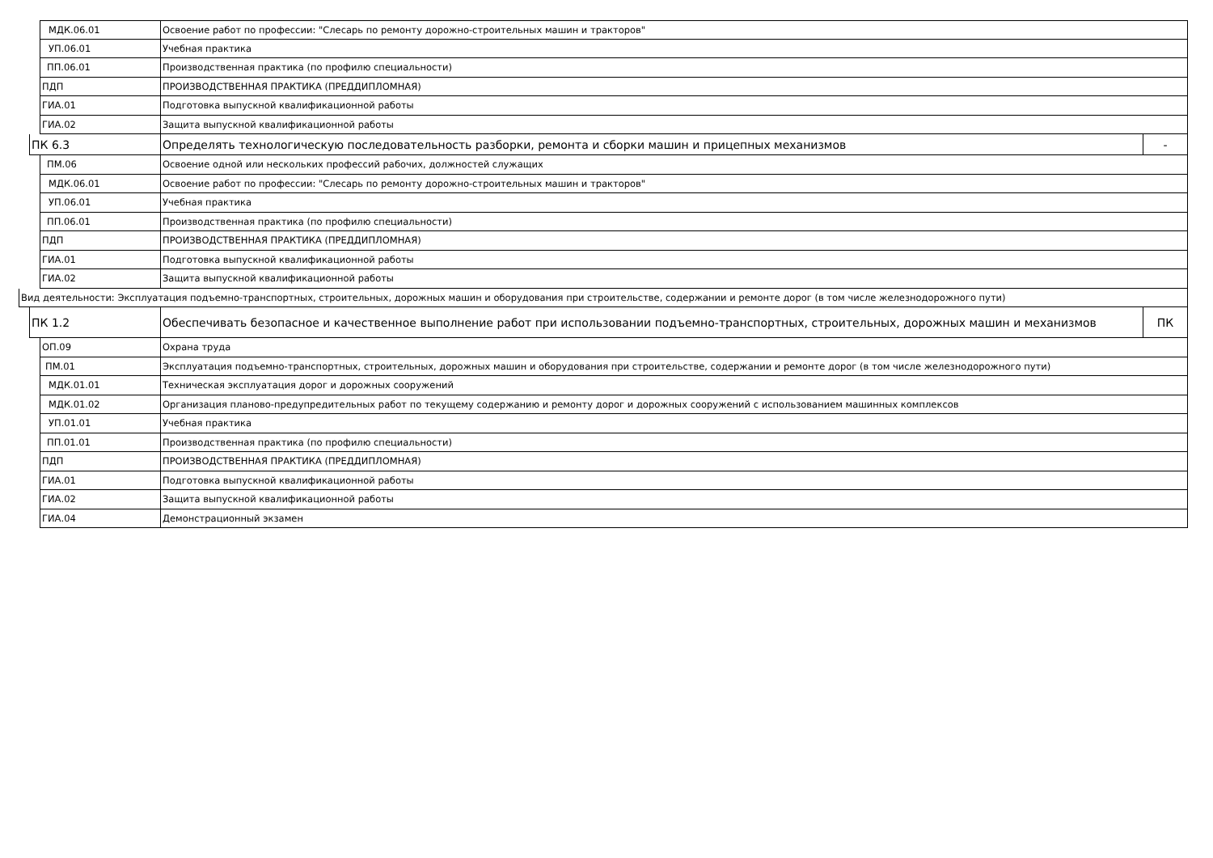МДК.06.01
Освоение работ по профессии: "Слесарь по ремонту дорожно-строительных машин и тракторов"
УП.06.01 Учебная практика
ПП.06.01
Производственная практика (по профилю специальности)
ПДП
ПРОИЗВОДСТВЕННАЯ ПРАКТИКА (ПРЕДДИПЛОМНАЯ)
ГИА.01
Подготовка выпускной квалификационной работы
ГИА.02
Защита выпускной квалификационной работы
ПК 6.3
Определять технологическую последовательность разборки, ремонта и сборки машин и прицепных механизмов
-
ПМ.06
Освоение одной или нескольких профессий рабочих, должностей служащих
МДК.06.01
Освоение работ по профессии: "Слесарь по ремонту дорожно-строительных машин и тракторов"
УП.06.01 Учебная практика
ПП.06.01
Производственная практика (по профилю специальности)
ПДП
ПРОИЗВОДСТВЕННАЯ ПРАКТИКА (ПРЕДДИПЛОМНАЯ)
ГИА.01
Подготовка выпускной квалификационной работы
ГИА.02
Защита выпускной квалификационной работы
Вид деятельности: Эксплуатация подъемно-транспортных, строительных, дорожных машин и оборудования при строительстве, содержании и ремонте дорог (в том числе железнодорожного пути)
ПК 1.2
Обеспечивать безопасное и качественное выполнение работ при использовании подъемно-транспортных, строительных, дорожных машин и механизмов
ПК
ОП.09 Охрана труда
ПМ.01
Эксплуатация подъемно-транспортных, строительных, дорожных машин и оборудования при строительстве, содержании и ремонте дорог (в том числе железнодорожного пути)
МДК.01.01
Техническая эксплуатация дорог и дорожных сооружений
МДК.01.02
Организация планово-предупредительных работ по текущему содержанию и ремонту дорог и дорожных сооружений с использованием машинных комплексов
УП.01.01 Учебная практика
ПП.01.01
Производственная практика (по профилю специальности)
ПДП
ПРОИЗВОДСТВЕННАЯ ПРАКТИКА (ПРЕДДИПЛОМНАЯ)
ГИА.01
Подготовка выпускной квалификационной работы
ГИА.02
Защита выпускной квалификационной работы
ГИА.04 Демонстрационный экзамен